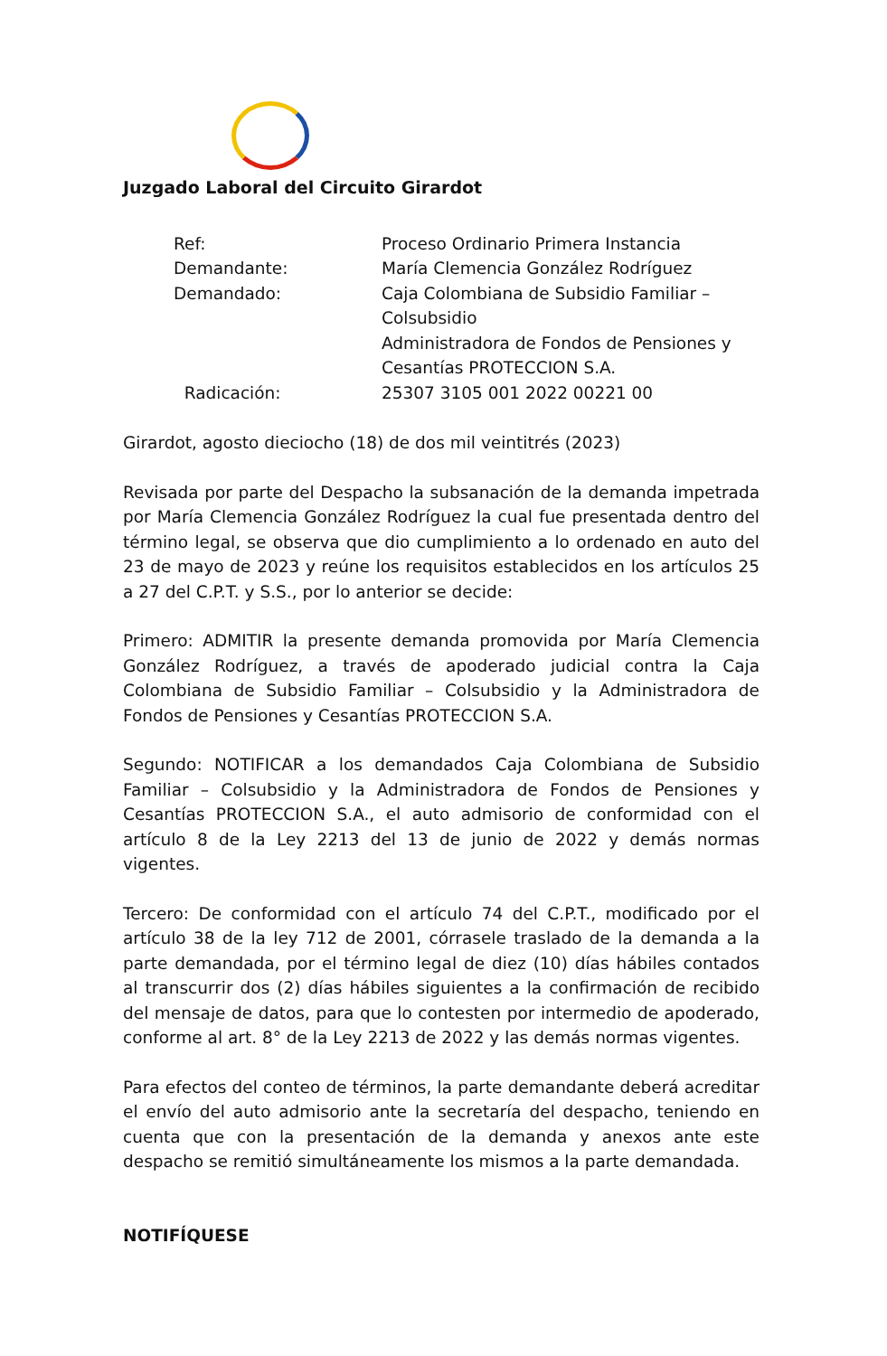Juzgado Laboral del Circuito Girardot
| Ref: | Proceso Ordinario Primera Instancia |
| Demandante: | María Clemencia González Rodríguez |
| Demandado: | Caja Colombiana de Subsidio Familiar – Colsubsidio Administradora de Fondos de Pensiones y Cesantías PROTECCION S.A. |
| Radicación: | 25307 3105 001 2022 00221 00 |
Girardot, agosto dieciocho (18) de dos mil veintitrés (2023)
Revisada por parte del Despacho la subsanación de la demanda impetrada por María Clemencia González Rodríguez la cual fue presentada dentro del término legal, se observa que dio cumplimiento a lo ordenado en auto del 23 de mayo de 2023 y reúne los requisitos establecidos en los artículos 25 a 27 del C.P.T. y S.S., por lo anterior se decide:
Primero: ADMITIR la presente demanda promovida por María Clemencia González Rodríguez, a través de apoderado judicial contra la Caja Colombiana de Subsidio Familiar – Colsubsidio y la Administradora de Fondos de Pensiones y Cesantías PROTECCION S.A.
Segundo: NOTIFICAR a los demandados Caja Colombiana de Subsidio Familiar – Colsubsidio y la Administradora de Fondos de Pensiones y Cesantías PROTECCION S.A., el auto admisorio de conformidad con el artículo 8 de la Ley 2213 del 13 de junio de 2022 y demás normas vigentes.
Tercero: De conformidad con el artículo 74 del C.P.T., modificado por el artículo 38 de la ley 712 de 2001, córrasele traslado de la demanda a la parte demandada, por el término legal de diez (10) días hábiles contados al transcurrir dos (2) días hábiles siguientes a la confirmación de recibido del mensaje de datos, para que lo contesten por intermedio de apoderado, conforme al art. 8° de la Ley 2213 de 2022 y las demás normas vigentes.
Para efectos del conteo de términos, la parte demandante deberá acreditar el envío del auto admisorio ante la secretaría del despacho, teniendo en cuenta que con la presentación de la demanda y anexos ante este despacho se remitió simultáneamente los mismos a la parte demandada.
NOTIFÍQUESE